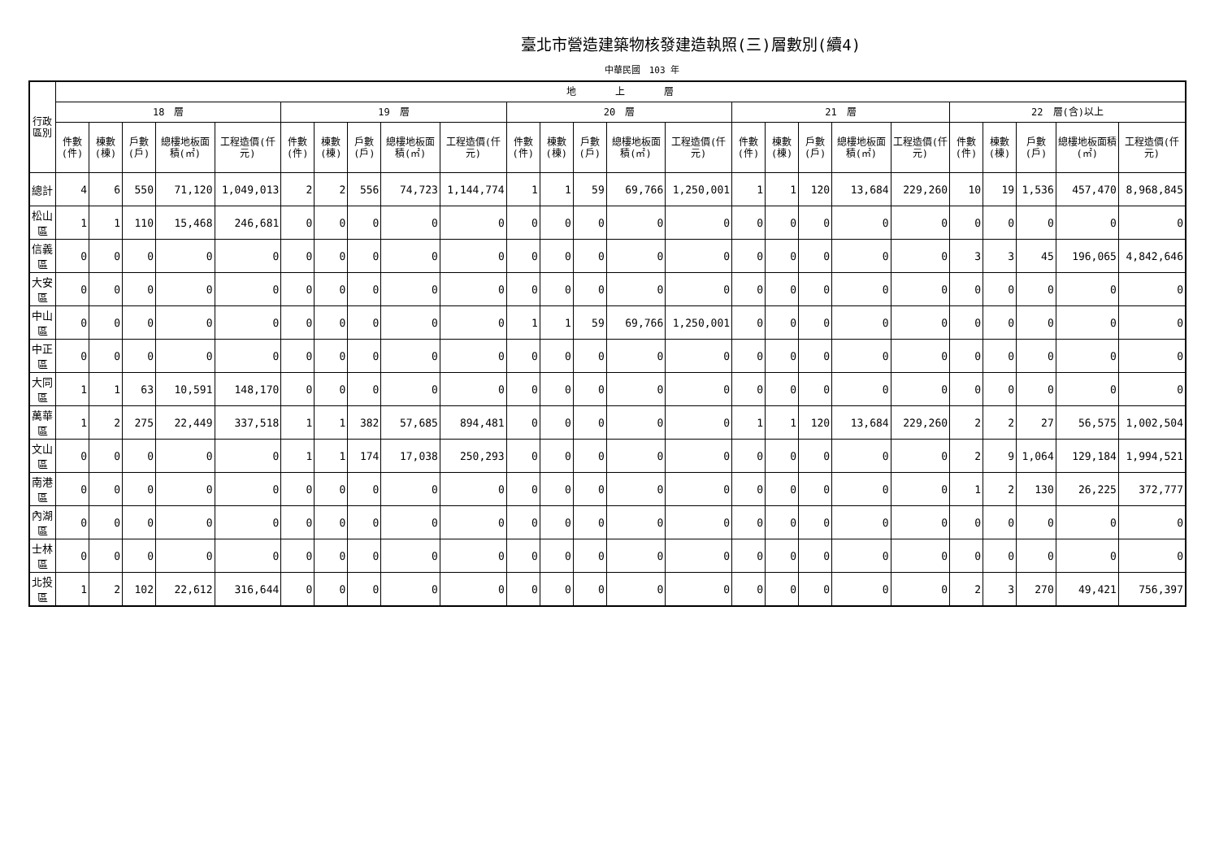臺北市營造建築物核發建造執照(三)層數別(續4)
中華民國　103 年
| 行政區別 | 地 上 層 | | | | | | | | | | | | | | | | | | | | | | | | |
| --- | --- | --- | --- | --- | --- | --- | --- | --- | --- | --- | --- | --- | --- | --- | --- | --- | --- | --- | --- | --- | --- | --- | --- | --- | --- |
| | 18 層 | | | | | 19 層 | | | | | 20 層 | | | | | 21 層 | | | | | 22 層(含)以上 | | | | |
| | 件數(件) | 棟數(棟) | 戶數(戶) | 總樓地板面積(㎡) | 工程造價(仟元) | 件數(件) | 棟數(棟) | 戶數(戶) | 總樓地板面積(㎡) | 工程造價(仟元) | 件數(件) | 棟數(棟) | 戶數(戶) | 總樓地板面積(㎡) | 工程造價(仟元) | 件數(件) | 棟數(棟) | 戶數(戶) | 總樓地板面積(㎡) | 工程造價(仟元) | 件數(件) | 棟數(棟) | 戶數(戶) | 總樓地板面積(㎡) | 工程造價(仟元) |
| 總計 | 4 | 6 | 550 | 71,120 | 1,049,013 | 2 | 2 | 556 | 74,723 | 1,144,774 | 1 | 1 | 59 | 69,766 | 1,250,001 | 1 | 1 | 120 | 13,684 | 229,260 | 10 | 19 | 1,536 | 457,470 | 8,968,845 |
| 松山區 | 1 | 1 | 110 | 15,468 | 246,681 | 0 | 0 | 0 | 0 | 0 | 0 | 0 | 0 | 0 | 0 | 0 | 0 | 0 | 0 | 0 | 0 | 0 | 0 | 0 | 0 |
| 信義區 | 0 | 0 | 0 | 0 | 0 | 0 | 0 | 0 | 0 | 0 | 0 | 0 | 0 | 0 | 0 | 0 | 0 | 0 | 0 | 0 | 3 | 3 | 45 | 196,065 | 4,842,646 |
| 大安區 | 0 | 0 | 0 | 0 | 0 | 0 | 0 | 0 | 0 | 0 | 0 | 0 | 0 | 0 | 0 | 0 | 0 | 0 | 0 | 0 | 0 | 0 | 0 | 0 | 0 |
| 中山區 | 0 | 0 | 0 | 0 | 0 | 0 | 0 | 0 | 0 | 0 | 1 | 1 | 59 | 69,766 | 1,250,001 | 0 | 0 | 0 | 0 | 0 | 0 | 0 | 0 | 0 | 0 |
| 中正區 | 0 | 0 | 0 | 0 | 0 | 0 | 0 | 0 | 0 | 0 | 0 | 0 | 0 | 0 | 0 | 0 | 0 | 0 | 0 | 0 | 0 | 0 | 0 | 0 | 0 |
| 大同區 | 1 | 1 | 63 | 10,591 | 148,170 | 0 | 0 | 0 | 0 | 0 | 0 | 0 | 0 | 0 | 0 | 0 | 0 | 0 | 0 | 0 | 0 | 0 | 0 | 0 | 0 |
| 萬華區 | 1 | 2 | 275 | 22,449 | 337,518 | 1 | 1 | 382 | 57,685 | 894,481 | 0 | 0 | 0 | 0 | 0 | 1 | 1 | 120 | 13,684 | 229,260 | 2 | 2 | 27 | 56,575 | 1,002,504 |
| 文山區 | 0 | 0 | 0 | 0 | 0 | 1 | 1 | 174 | 17,038 | 250,293 | 0 | 0 | 0 | 0 | 0 | 0 | 0 | 0 | 0 | 0 | 2 | 9 | 1,064 | 129,184 | 1,994,521 |
| 南港區 | 0 | 0 | 0 | 0 | 0 | 0 | 0 | 0 | 0 | 0 | 0 | 0 | 0 | 0 | 0 | 0 | 0 | 0 | 0 | 0 | 1 | 2 | 130 | 26,225 | 372,777 |
| 內湖區 | 0 | 0 | 0 | 0 | 0 | 0 | 0 | 0 | 0 | 0 | 0 | 0 | 0 | 0 | 0 | 0 | 0 | 0 | 0 | 0 | 0 | 0 | 0 | 0 | 0 |
| 士林區 | 0 | 0 | 0 | 0 | 0 | 0 | 0 | 0 | 0 | 0 | 0 | 0 | 0 | 0 | 0 | 0 | 0 | 0 | 0 | 0 | 0 | 0 | 0 | 0 | 0 |
| 北投區 | 1 | 2 | 102 | 22,612 | 316,644 | 0 | 0 | 0 | 0 | 0 | 0 | 0 | 0 | 0 | 0 | 0 | 0 | 0 | 0 | 0 | 2 | 3 | 270 | 49,421 | 756,397 |